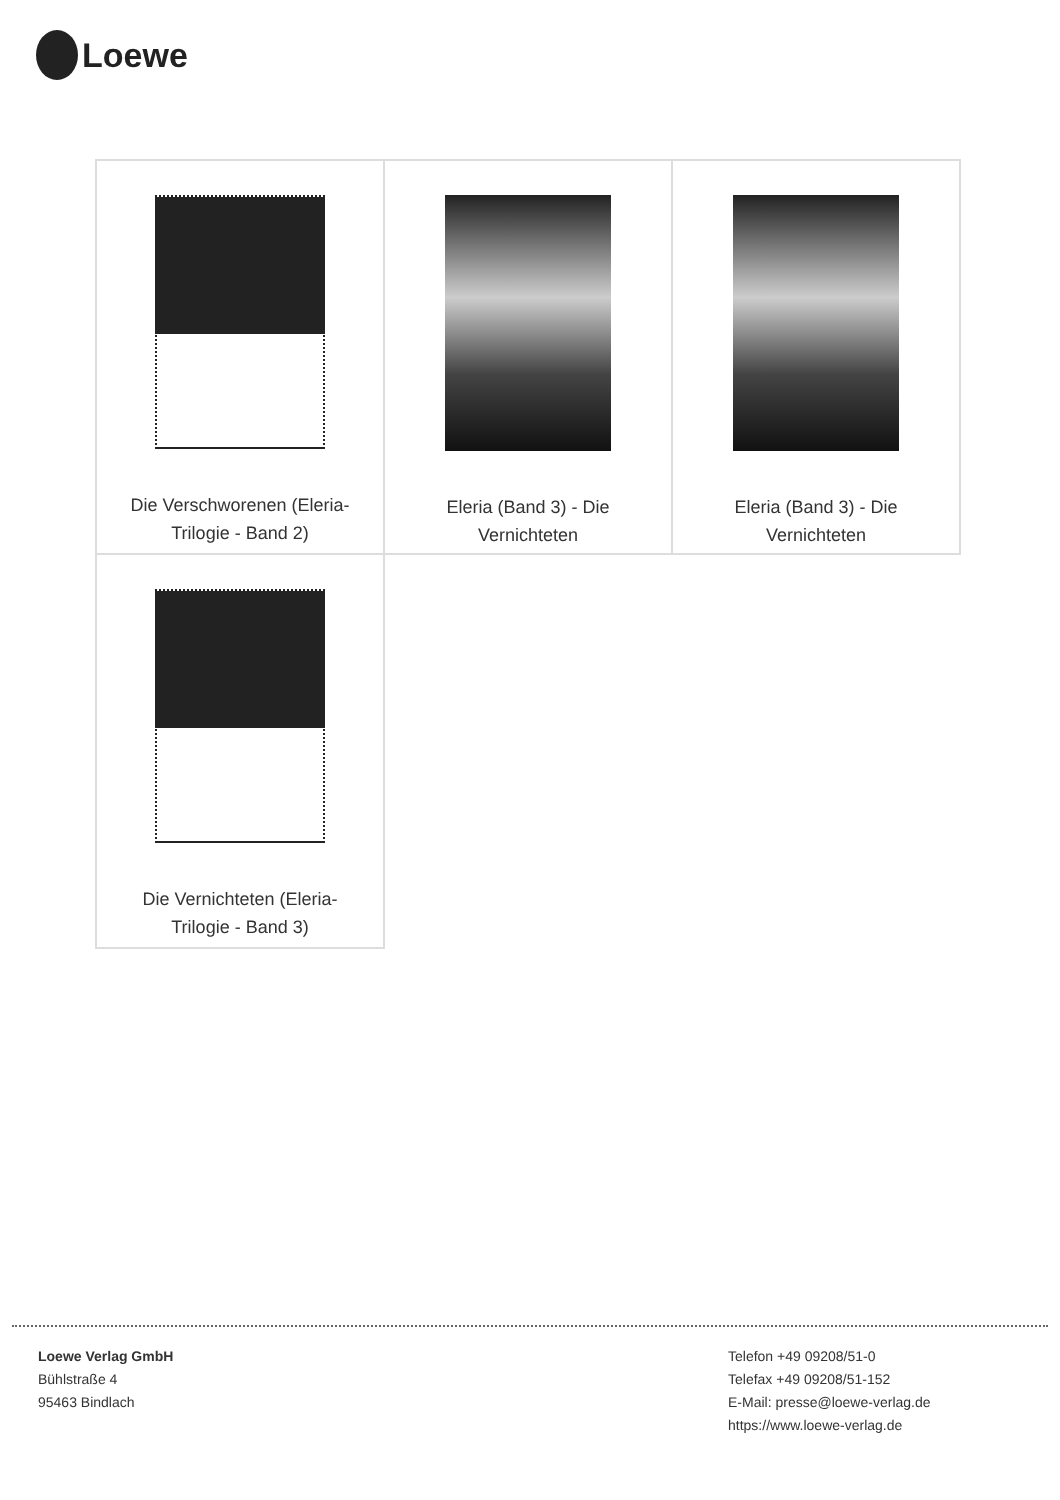Loewe
| Die Verschworenen (Eleria- Trilogie - Band 2) | Eleria (Band 3) - Die Vernichteten | Eleria (Band 3) - Die Vernichteten |
| Die Vernichteten (Eleria- Trilogie - Band 3) | | |
Loewe Verlag GmbH
Bühlstraße 4
95463 Bindlach
Telefon +49 09208/51-0
Telefax +49 09208/51-152
E-Mail: presse@loewe-verlag.de
https://www.loewe-verlag.de